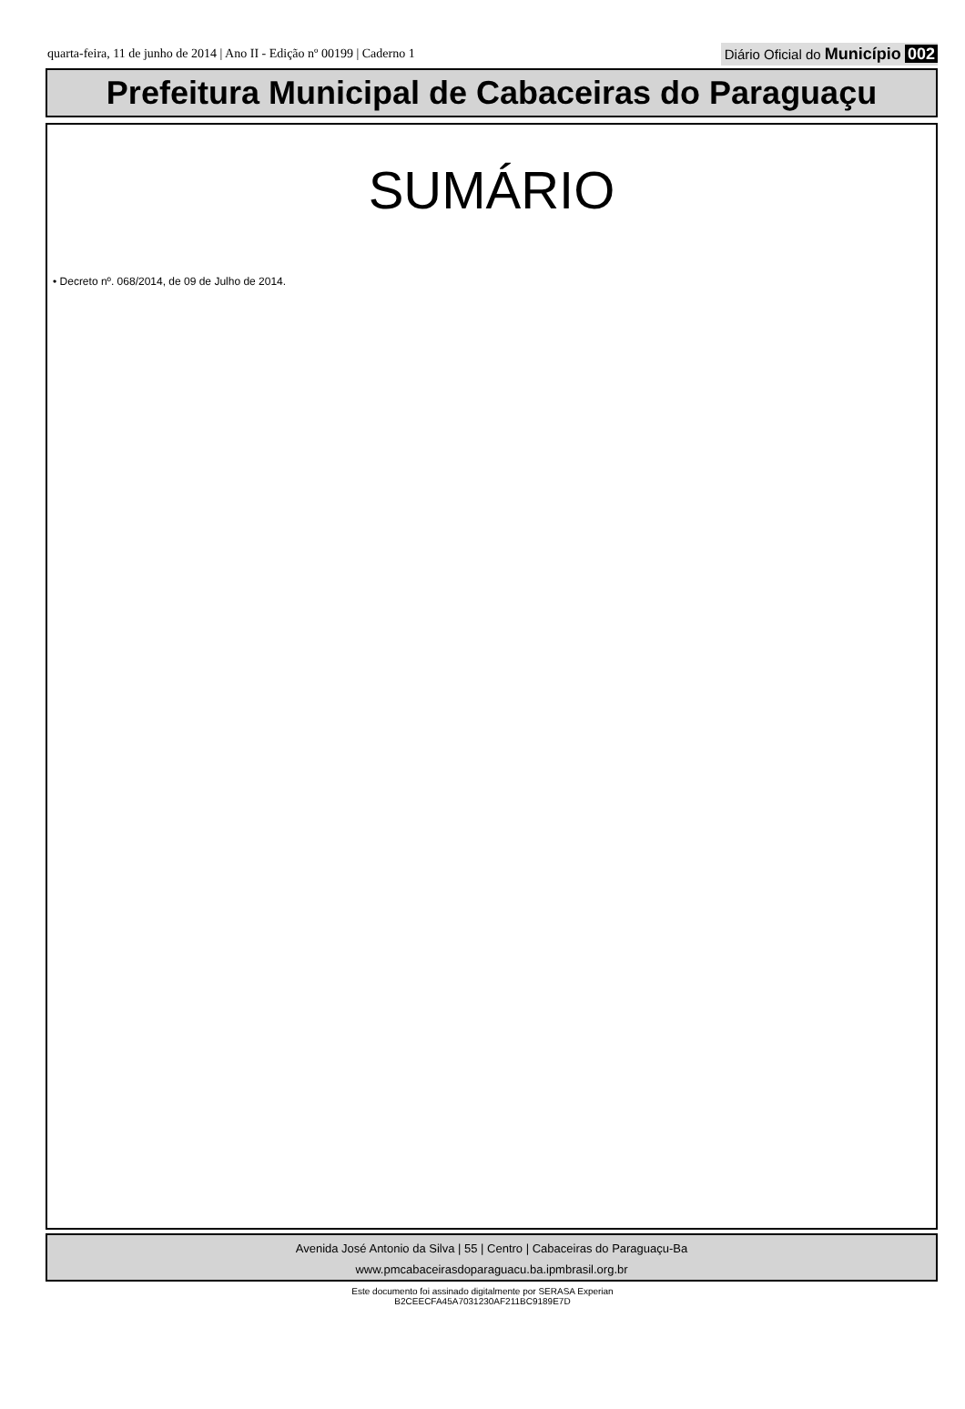quarta-feira, 11 de junho de 2014 | Ano II - Edição nº 00199 | Caderno 1 Diário Oficial do Município 002
Prefeitura Municipal de Cabaceiras do Paraguaçu
SUMÁRIO
• Decreto nº. 068/2014, de 09 de Julho de 2014.
Avenida José Antonio da Silva | 55 | Centro | Cabaceiras do Paraguaçu-Ba
www.pmcabaceirasdoparaguacu.ba.ipmbrasil.org.br
Este documento foi assinado digitalmente por SERASA Experian
B2CEECFA45A7031230AF211BC9189E7D